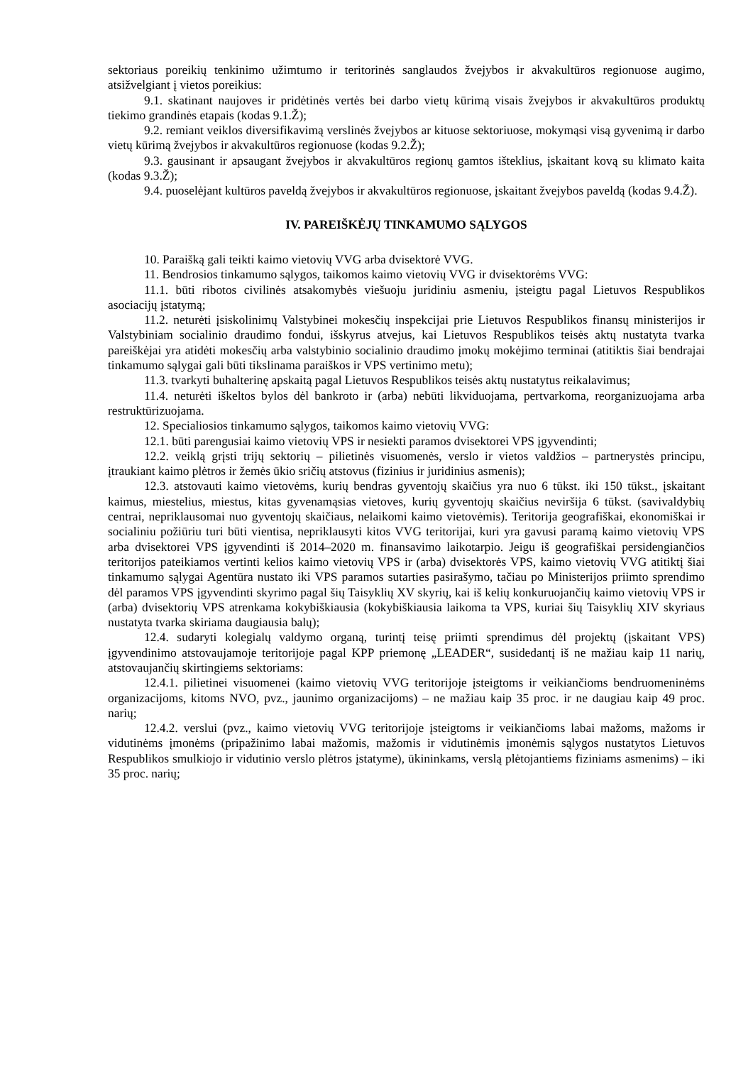sektoriaus poreikių tenkinimo užimtumo ir teritorinės sanglaudos žvejybos ir akvakultūros regionuose augimo, atsižvelgiant į vietos poreikius:
9.1. skatinant naujoves ir pridėtinės vertės bei darbo vietų kūrimą visais žvejybos ir akvakultūros produktų tiekimo grandinės etapais (kodas 9.1.Ž);
9.2. remiant veiklos diversifikavimą verslinės žvejybos ar kituose sektoriuose, mokymąsi visą gyvenimą ir darbo vietų kūrimą žvejybos ir akvakultūros regionuose (kodas 9.2.Ž);
9.3. gausinant ir apsaugant žvejybos ir akvakultūros regionų gamtos išteklius, įskaitant kovą su klimato kaita (kodas 9.3.Ž);
9.4. puoselėjant kultūros paveldą žvejybos ir akvakultūros regionuose, įskaitant žvejybos paveldą (kodas 9.4.Ž).
IV. PAREIŠKĖJŲ TINKAMUMO SĄLYGOS
10. Paraišką gali teikti kaimo vietovių VVG arba dvisektorė VVG.
11. Bendrosios tinkamumo sąlygos, taikomos kaimo vietovių VVG ir dvisektorėms VVG:
11.1. būti ribotos civilinės atsakomybės viešuoju juridiniu asmeniu, įsteigtu pagal Lietuvos Respublikos asociacijų įstatymą;
11.2. neturėti įsiskolinimų Valstybinei mokesčių inspekcijai prie Lietuvos Respublikos finansų ministerijos ir Valstybiniam socialinio draudimo fondui, išskyrus atvejus, kai Lietuvos Respublikos teisės aktų nustatyta tvarka pareiškėjai yra atidėti mokesčių arba valstybinio socialinio draudimo įmokų mokėjimo terminai (atitiktis šiai bendrajai tinkamumo sąlygai gali būti tikslinama paraiškos ir VPS vertinimo metu);
11.3. tvarkyti buhalterinę apskaitą pagal Lietuvos Respublikos teisės aktų nustatytus reikalavimus;
11.4. neturėti iškeltos bylos dėl bankroto ir (arba) nebūti likviduojama, pertvarkoma, reorganizuojama arba restruktūrizuojama.
12. Specialiosios tinkamumo sąlygos, taikomos kaimo vietovių VVG:
12.1. būti parengusiai kaimo vietovių VPS ir nesiekti paramos dvisektorei VPS įgyvendinti;
12.2. veiklą grįsti trijų sektorių – pilietinės visuomenės, verslo ir vietos valdžios – partnerystės principu, įtraukiant kaimo plėtros ir žemės ūkio sričių atstovus (fizinius ir juridinius asmenis);
12.3. atstovauti kaimo vietovėms, kurių bendras gyventojų skaičius yra nuo 6 tūkst. iki 150 tūkst., įskaitant kaimus, miestelius, miestus, kitas gyvenamąsias vietoves, kurių gyventojų skaičius neviršija 6 tūkst. (savivaldybių centrai, nepriklausomai nuo gyventojų skaičiaus, nelaikomi kaimo vietovėmis). Teritorija geografiškai, ekonomiškai ir socialiniu požiūriu turi būti vientisa, nepriklausyti kitos VVG teritorijai, kuri yra gavusi paramą kaimo vietovių VPS arba dvisektorei VPS įgyvendinti iš 2014–2020 m. finansavimo laikotarpio. Jeigu iš geografiškai persidengiančios teritorijos pateikiamos vertinti kelios kaimo vietovių VPS ir (arba) dvisektorės VPS, kaimo vietovių VVG atitiktį šiai tinkamumo sąlygai Agentūra nustato iki VPS paramos sutarties pasirašymo, tačiau po Ministerijos priimto sprendimo dėl paramos VPS įgyvendinti skyrimo pagal šių Taisyklių XV skyrių, kai iš kelių konkuruojančių kaimo vietovių VPS ir (arba) dvisektorių VPS atrenkama kokybiškiausia (kokybiškiausia laikoma ta VPS, kuriai šių Taisyklių XIV skyriaus nustatyta tvarka skiriama daugiausia balų);
12.4. sudaryti kolegialų valdymo organą, turintį teisę priimti sprendimus dėl projektų (įskaitant VPS) įgyvendinimo atstovaujamoje teritorijoje pagal KPP priemonę „LEADER“, susidedantį iš ne mažiau kaip 11 narių, atstovaujančių skirtingiems sektoriams:
12.4.1. pilietinei visuomenei (kaimo vietovių VVG teritorijoje įsteigtoms ir veikiančioms bendruomeninėms organizacijoms, kitoms NVO, pvz., jaunimo organizacijoms) – ne mažiau kaip 35 proc. ir ne daugiau kaip 49 proc. narių;
12.4.2. verslui (pvz., kaimo vietovių VVG teritorijoje įsteigtoms ir veikiančioms labai mažoms, mažoms ir vidutinėms įmonėms (pripažinimo labai mažomis, mažomis ir vidutinėmis įmonėmis sąlygos nustatytos Lietuvos Respublikos smulkiojo ir vidutinio verslo plėtros įstatyme), ūkininkams, verslą plėtojantiems fiziniams asmenims) – iki 35 proc. narių;